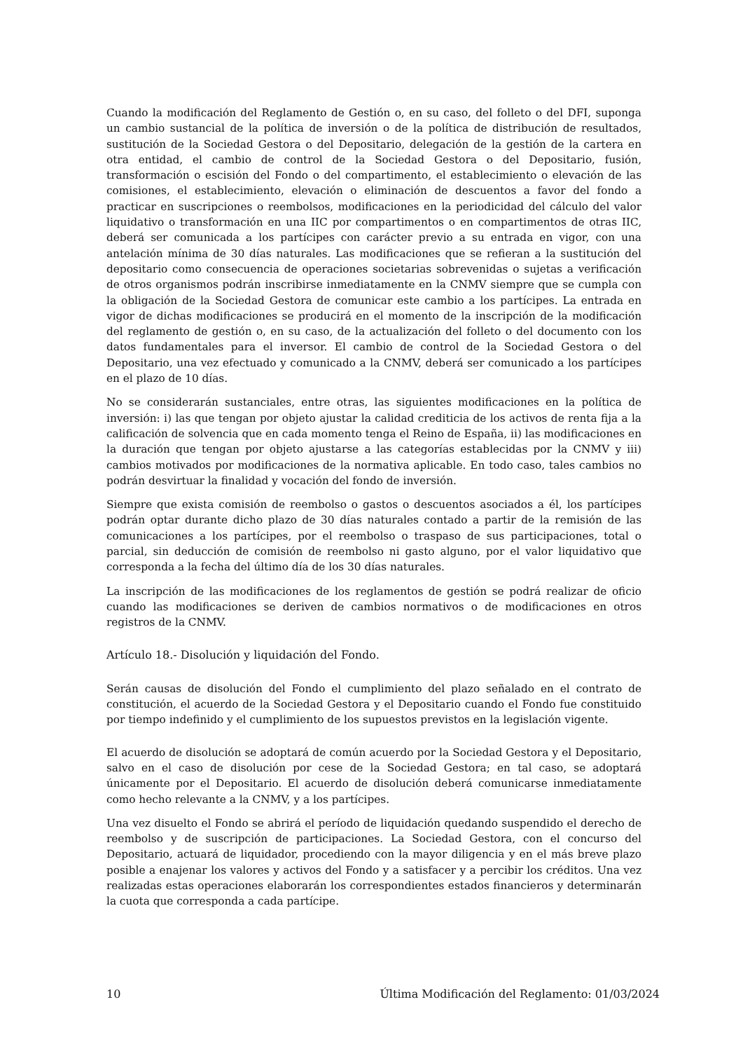Cuando la modificación del Reglamento de Gestión o, en su caso, del folleto o del DFI, suponga un cambio sustancial de la política de inversión o de la política de distribución de resultados, sustitución de la Sociedad Gestora o del Depositario, delegación de la gestión de la cartera en otra entidad, el cambio de control de la Sociedad Gestora o del Depositario, fusión, transformación o escisión del Fondo o del compartimento, el establecimiento o elevación de las comisiones, el establecimiento, elevación o eliminación de descuentos a favor del fondo a practicar en suscripciones o reembolsos, modificaciones en la periodicidad del cálculo del valor liquidativo o transformación en una IIC por compartimentos o en compartimentos de otras IIC, deberá ser comunicada a los partícipes con carácter previo a su entrada en vigor, con una antelación mínima de 30 días naturales. Las modificaciones que se refieran a la sustitución del depositario como consecuencia de operaciones societarias sobrevenidas o sujetas a verificación de otros organismos podrán inscribirse inmediatamente en la CNMV siempre que se cumpla con la obligación de la Sociedad Gestora de comunicar este cambio a los partícipes. La entrada en vigor de dichas modificaciones se producirá en el momento de la inscripción de la modificación del reglamento de gestión o, en su caso, de la actualización del folleto o del documento con los datos fundamentales para el inversor. El cambio de control de la Sociedad Gestora o del Depositario, una vez efectuado y comunicado a la CNMV, deberá ser comunicado a los partícipes en el plazo de 10 días.
No se considerarán sustanciales, entre otras, las siguientes modificaciones en la política de inversión: i) las que tengan por objeto ajustar la calidad crediticia de los activos de renta fija a la calificación de solvencia que en cada momento tenga el Reino de España, ii) las modificaciones en la duración que tengan por objeto ajustarse a las categorías establecidas por la CNMV y iii) cambios motivados por modificaciones de la normativa aplicable. En todo caso, tales cambios no podrán desvirtuar la finalidad y vocación del fondo de inversión.
Siempre que exista comisión de reembolso o gastos o descuentos asociados a él, los partícipes podrán optar durante dicho plazo de 30 días naturales contado a partir de la remisión de las comunicaciones a los partícipes, por el reembolso o traspaso de sus participaciones, total o parcial, sin deducción de comisión de reembolso ni gasto alguno, por el valor liquidativo que corresponda a la fecha del último día de los 30 días naturales.
La inscripción de las modificaciones de los reglamentos de gestión se podrá realizar de oficio cuando las modificaciones se deriven de cambios normativos o de modificaciones en otros registros de la CNMV.
Artículo 18.- Disolución y liquidación del Fondo.
Serán causas de disolución del Fondo el cumplimiento del plazo señalado en el contrato de constitución, el acuerdo de la Sociedad Gestora y el Depositario cuando el Fondo fue constituido por tiempo indefinido y el cumplimiento de los supuestos previstos en la legislación vigente.
El acuerdo de disolución se adoptará de común acuerdo por la Sociedad Gestora y el Depositario, salvo en el caso de disolución por cese de la Sociedad Gestora; en tal caso, se adoptará únicamente por el Depositario. El acuerdo de disolución deberá comunicarse inmediatamente como hecho relevante a la CNMV, y a los partícipes.
Una vez disuelto el Fondo se abrirá el período de liquidación quedando suspendido el derecho de reembolso y de suscripción de participaciones. La Sociedad Gestora, con el concurso del Depositario, actuará de liquidador, procediendo con la mayor diligencia y en el más breve plazo posible a enajenar los valores y activos del Fondo y a satisfacer y a percibir los créditos. Una vez realizadas estas operaciones elaborarán los correspondientes estados financieros y determinarán la cuota que corresponda a cada partícipe.
10 Última Modificación del Reglamento: 01/03/2024